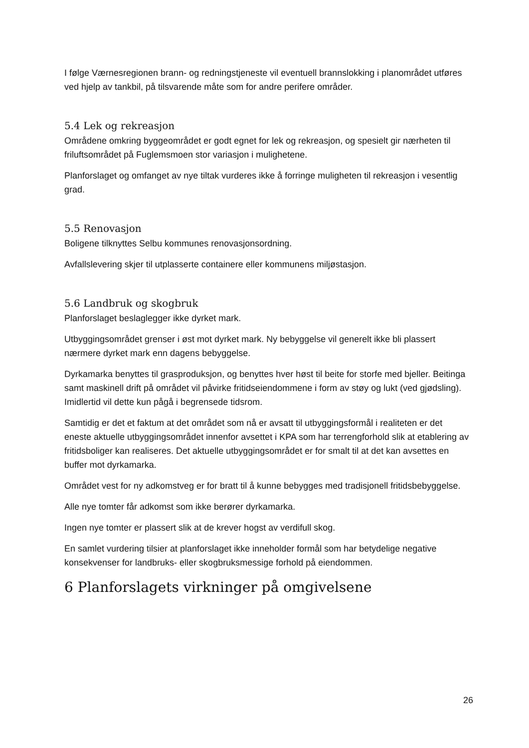I følge Værnesregionen brann- og redningstjeneste vil eventuell brannslokking i planområdet utføres ved hjelp av tankbil, på tilsvarende måte som for andre perifere områder.
5.4 Lek og rekreasjon
Områdene omkring byggeområdet er godt egnet for lek og rekreasjon, og spesielt gir nærheten til friluftsområdet på Fuglemsmoen stor variasjon i mulighetene.
Planforslaget og omfanget av nye tiltak vurderes ikke å forringe muligheten til rekreasjon i vesentlig grad.
5.5 Renovasjon
Boligene tilknyttes Selbu kommunes renovasjonsordning.
Avfallslevering skjer til utplasserte containere eller kommunens miljøstasjon.
5.6 Landbruk og skogbruk
Planforslaget beslaglegger ikke dyrket mark.
Utbyggingsområdet grenser i øst mot dyrket mark. Ny bebyggelse vil generelt ikke bli plassert nærmere dyrket mark enn dagens bebyggelse.
Dyrkamarka benyttes til grasproduksjon, og benyttes hver høst til beite for storfe med bjeller. Beitinga samt maskinell drift på området vil påvirke fritidseiendommene i form av støy og lukt (ved gjødsling). Imidlertid vil dette kun pågå i begrensede tidsrom.
Samtidig er det et faktum at det området som nå er avsatt til utbyggingsformål i realiteten er det eneste aktuelle utbyggingsområdet innenfor avsettet i KPA som har terrengforhold slik at etablering av fritidsboliger kan realiseres. Det aktuelle utbyggingsområdet er for smalt til at det kan avsettes en buffer mot dyrkamarka.
Området vest for ny adkomstveg er for bratt til å kunne bebygges med tradisjonell fritidsbebyggelse.
Alle nye tomter får adkomst som ikke berører dyrkamarka.
Ingen nye tomter er plassert slik at de krever hogst av verdifull skog.
En samlet vurdering tilsier at planforslaget ikke inneholder formål som har betydelige negative konsekvenser for landbruks- eller skogbruksmessige forhold på eiendommen.
6 Planforslagets virkninger på omgivelsene
26